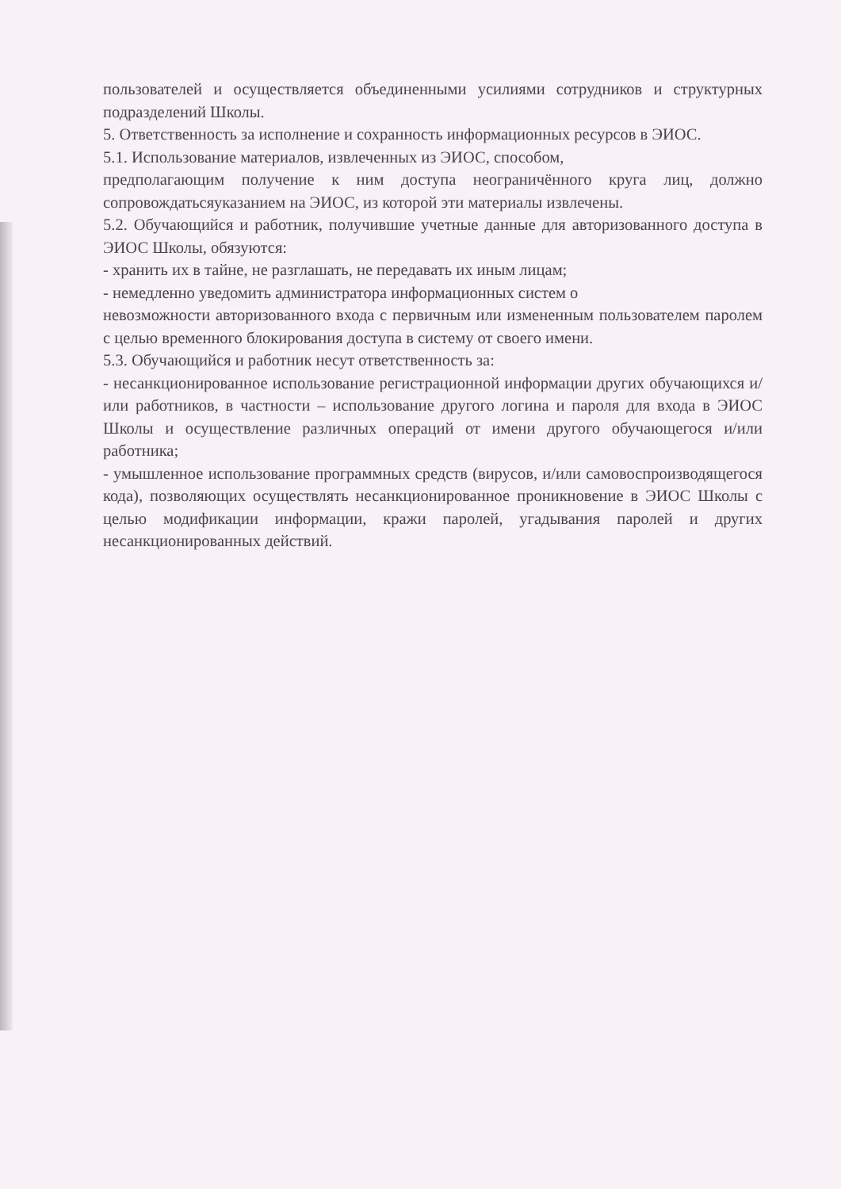пользователей и осуществляется объединенными усилиями сотрудников и структурных подразделений Школы.
5. Ответственность за исполнение и сохранность информационных ресурсов в ЭИОС.
5.1. Использование материалов, извлеченных из ЭИОС, способом,
предполагающим получение к ним доступа неограничённого круга лиц, должно сопровождатьсяуказанием на ЭИОС, из которой эти материалы извлечены.
5.2. Обучающийся и работник, получившие учетные данные для авторизованного доступа в ЭИОС Школы, обязуются:
- хранить их в тайне, не разглашать, не передавать их иным лицам;
- немедленно уведомить администратора информационных систем о
невозможности авторизованного входа с первичным или измененным пользователем паролем с целью временного блокирования доступа в систему от своего имени.
5.3. Обучающийся и работник несут ответственность за:
- несанкционированное использование регистрационной информации других обучающихся и/или работников, в частности – использование другого логина и пароля для входа в ЭИОС Школы и осуществление различных операций от имени другого обучающегося и/или работника;
- умышленное использование программных средств (вирусов, и/или самовоспроизводящегося кода), позволяющих осуществлять несанкционированное проникновение в ЭИОС Школы с целью модификации информации, кражи паролей, угадывания паролей и других несанкционированных действий.